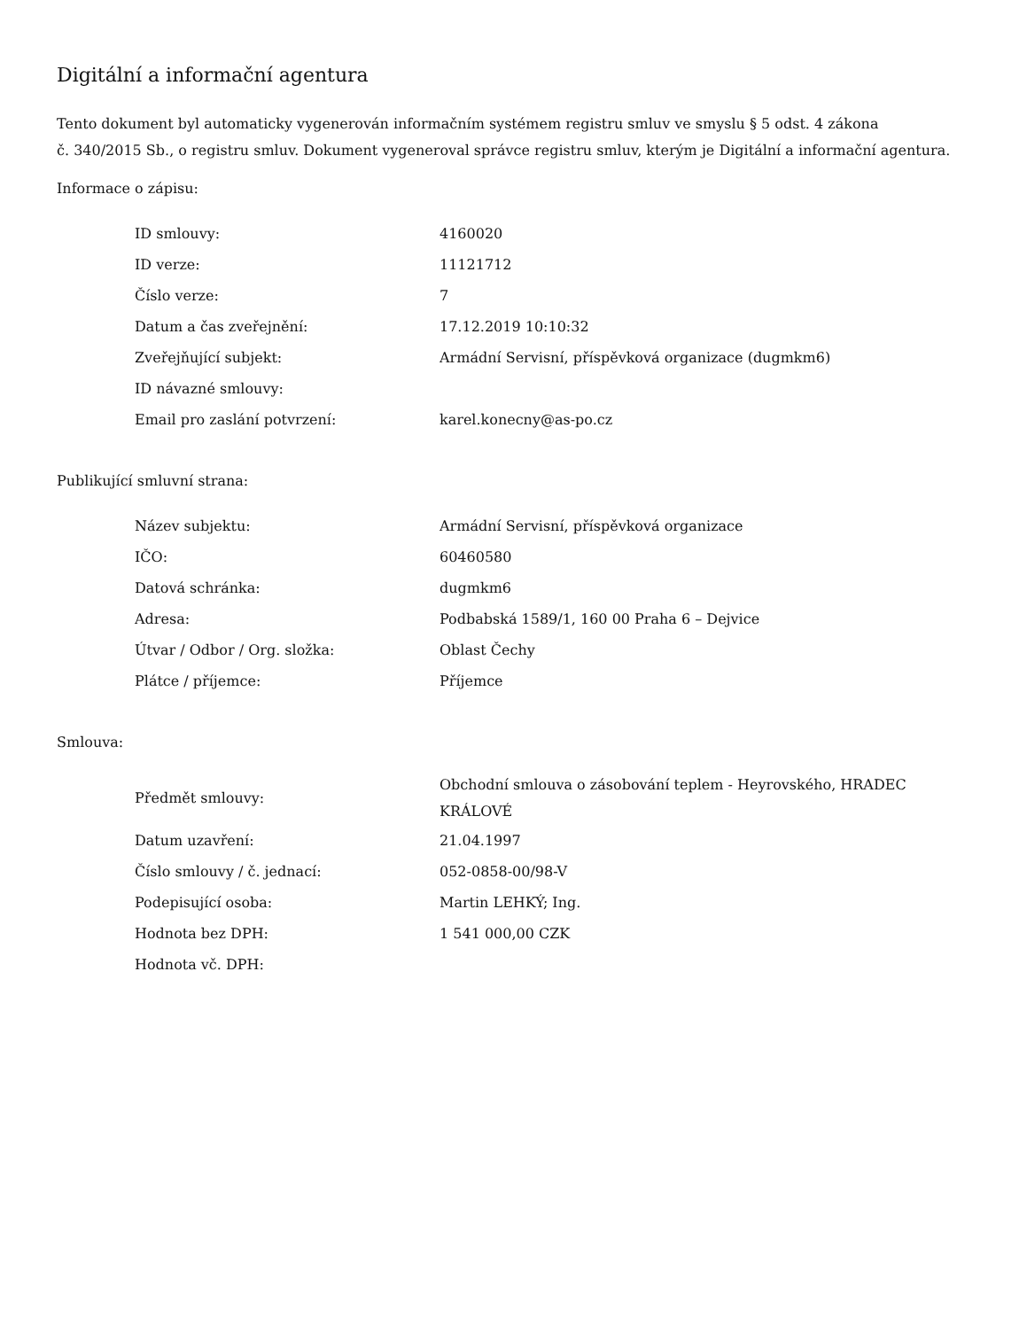Digitální a informační agentura
Tento dokument byl automaticky vygenerován informačním systémem registru smluv ve smyslu § 5 odst. 4 zákona
č. 340/2015 Sb., o registru smluv. Dokument vygeneroval správce registru smluv, kterým je Digitální a informační agentura.
Informace o zápisu:
| ID smlouvy: | 4160020 |
| ID verze: | 11121712 |
| Číslo verze: | 7 |
| Datum a čas zveřejnění: | 17.12.2019 10:10:32 |
| Zveřejňující subjekt: | Armádní Servisní, příspěvková organizace (dugmkm6) |
| ID návazné smlouvy: | |
| Email pro zaslání potvrzení: | karel.konecny@as-po.cz |
Publikující smluvní strana:
| Název subjektu: | Armádní Servisní, příspěvková organizace |
| IČO: | 60460580 |
| Datová schránka: | dugmkm6 |
| Adresa: | Podbabská 1589/1, 160 00 Praha 6 – Dejvice |
| Útvar / Odbor / Org. složka: | Oblast Čechy |
| Plátce / příjemce: | Příjemce |
Smlouva:
| Předmět smlouvy: | Obchodní smlouva o zásobování teplem - Heyrovského, HRADEC KRÁLOVÉ |
| Datum uzavření: | 21.04.1997 |
| Číslo smlouvy / č. jednací: | 052-0858-00/98-V |
| Podepisující osoba: | Martin LEHKÝ; Ing. |
| Hodnota bez DPH: | 1 541 000,00 CZK |
| Hodnota vč. DPH: | |